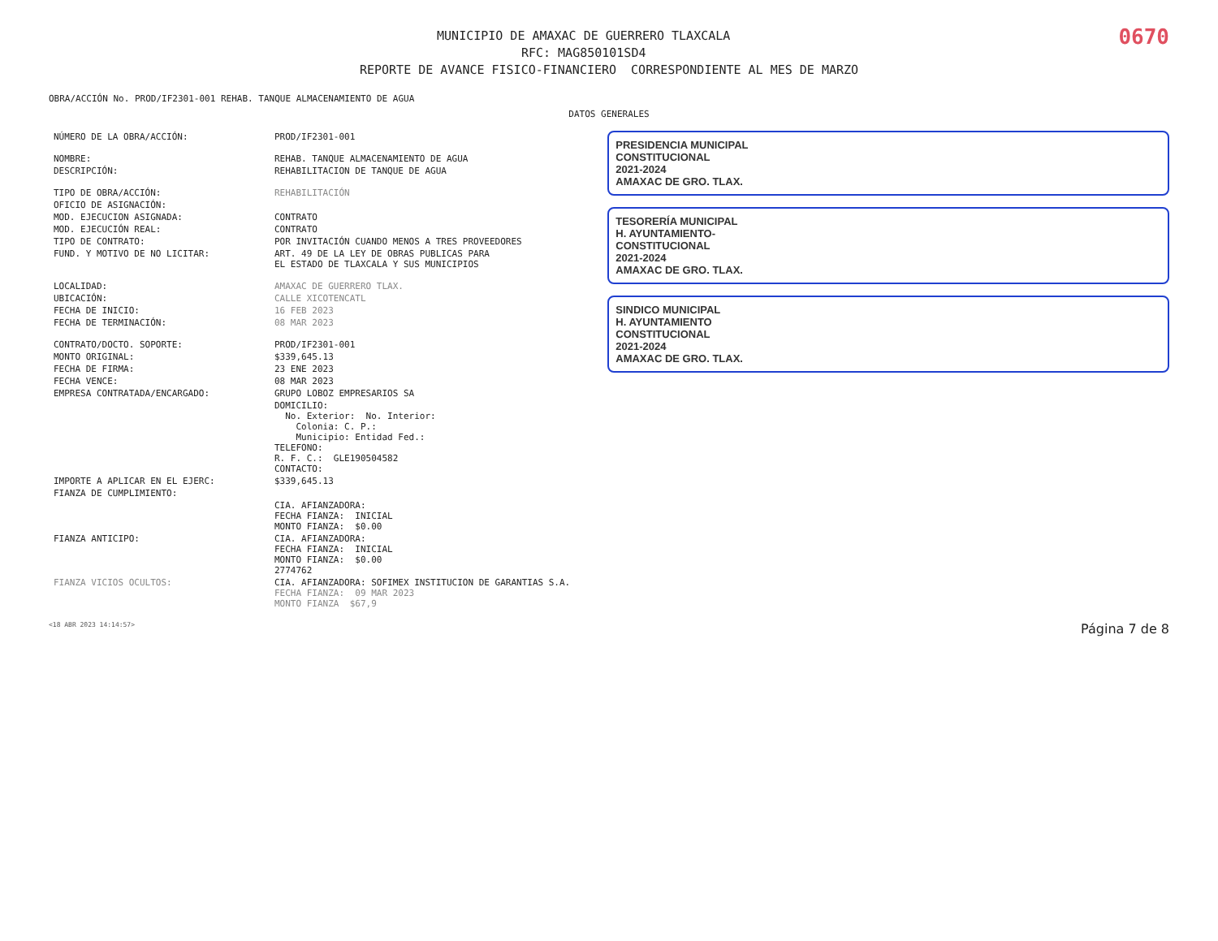0670
MUNICIPIO DE AMAXAC DE GUERRERO TLAXCALA
RFC: MAG850101SD4
REPORTE DE AVANCE FISICO-FINANCIERO CORRESPONDIENTE AL MES DE MARZO
OBRA/ACCIÓN No. PROD/IF2301-001 REHAB. TANQUE ALMACENAMIENTO DE AGUA
DATOS GENERALES
| NÚMERO DE LA OBRA/ACCIÓN: | PROD/IF2301-001 |
| NOMBRE: | REHAB. TANQUE ALMACENAMIENTO DE AGUA |
| DESCRIPCIÓN: | REHABILITACION DE TANQUE DE AGUA |
| TIPO DE OBRA/ACCIÓN: | REHABILITACIÓN |
| OFICIO DE ASIGNACIÓN: | |
| MOD. EJECUCION ASIGNADA: | CONTRATO |
| MOD. EJECUCIÓN REAL: | CONTRATO |
| TIPO DE CONTRATO: | POR INVITACIÓN CUANDO MENOS A TRES PROVEEDORES |
| FUND. Y MOTIVO DE NO LICITAR: | ART. 49 DE LA LEY DE OBRAS PUBLICAS PARA EL ESTADO DE TLAXCALA Y SUS MUNICIPIOS |
| LOCALIDAD: | AMAXAC DE GUERRERO TLAX. |
| UBICACIÓN: | CALLE XICOTENCATL |
| FECHA DE INICIO: | 16 FEB 2023 |
| FECHA DE TERMINACIÓN: | 08 MAR 2023 |
| CONTRATO/DOCTO. SOPORTE: | PROD/IF2301-001 |
| MONTO ORIGINAL: | $339,645.13 |
| FECHA DE FIRMA: | 23 ENE 2023 |
| FECHA VENCE: | 08 MAR 2023 |
| EMPRESA CONTRATADA/ENCARGADO: | GRUPO LOBOZ EMPRESARIOS SA |
| | DOMICILIO: No. Exterior: No. Interior: Colonia: C. P.: Municipio: Entidad Fed.: TELEFONO: R. F. C.: GLE190504582 CONTACTO: |
| IMPORTE A APLICAR EN EL EJERC: | $339,645.13 |
| FIANZA DE CUMPLIMIENTO: | |
| | CIA. AFIANZADORA: FECHA FIANZA: INICIAL MONTO FIANZA: $0.00 |
| FIANZA ANTICIPO: | CIA. AFIANZADORA: FECHA FIANZA: INICIAL MONTO FIANZA: $0.00 2774762 |
| FIANZA VICIOS OCULTOS: | CIA. AFIANZADORA: SOFIMEX INSTITUCION DE GARANTIAS S.A. FECHA FIANZA: 09 MAR 2023 MONTO FIANZA $67,9 |
PRESIDENCIA MUNICIPAL
CONSTITUCIONAL
2021-2024
AMAXAC DE GRO. TLAX.
TESORERÍA MUNICIPAL
H. AYUNTAMIENTO-
CONSTITUCIONAL
2021-2024
AMAXAC DE GRO. TLAX.
SINDICO MUNICIPAL
H. AYUNTAMIENTO
CONSTITUCIONAL
2021-2024
AMAXAC DE GRO. TLAX.
<18 ABR 2023 14:14:57> Página 7 de 8